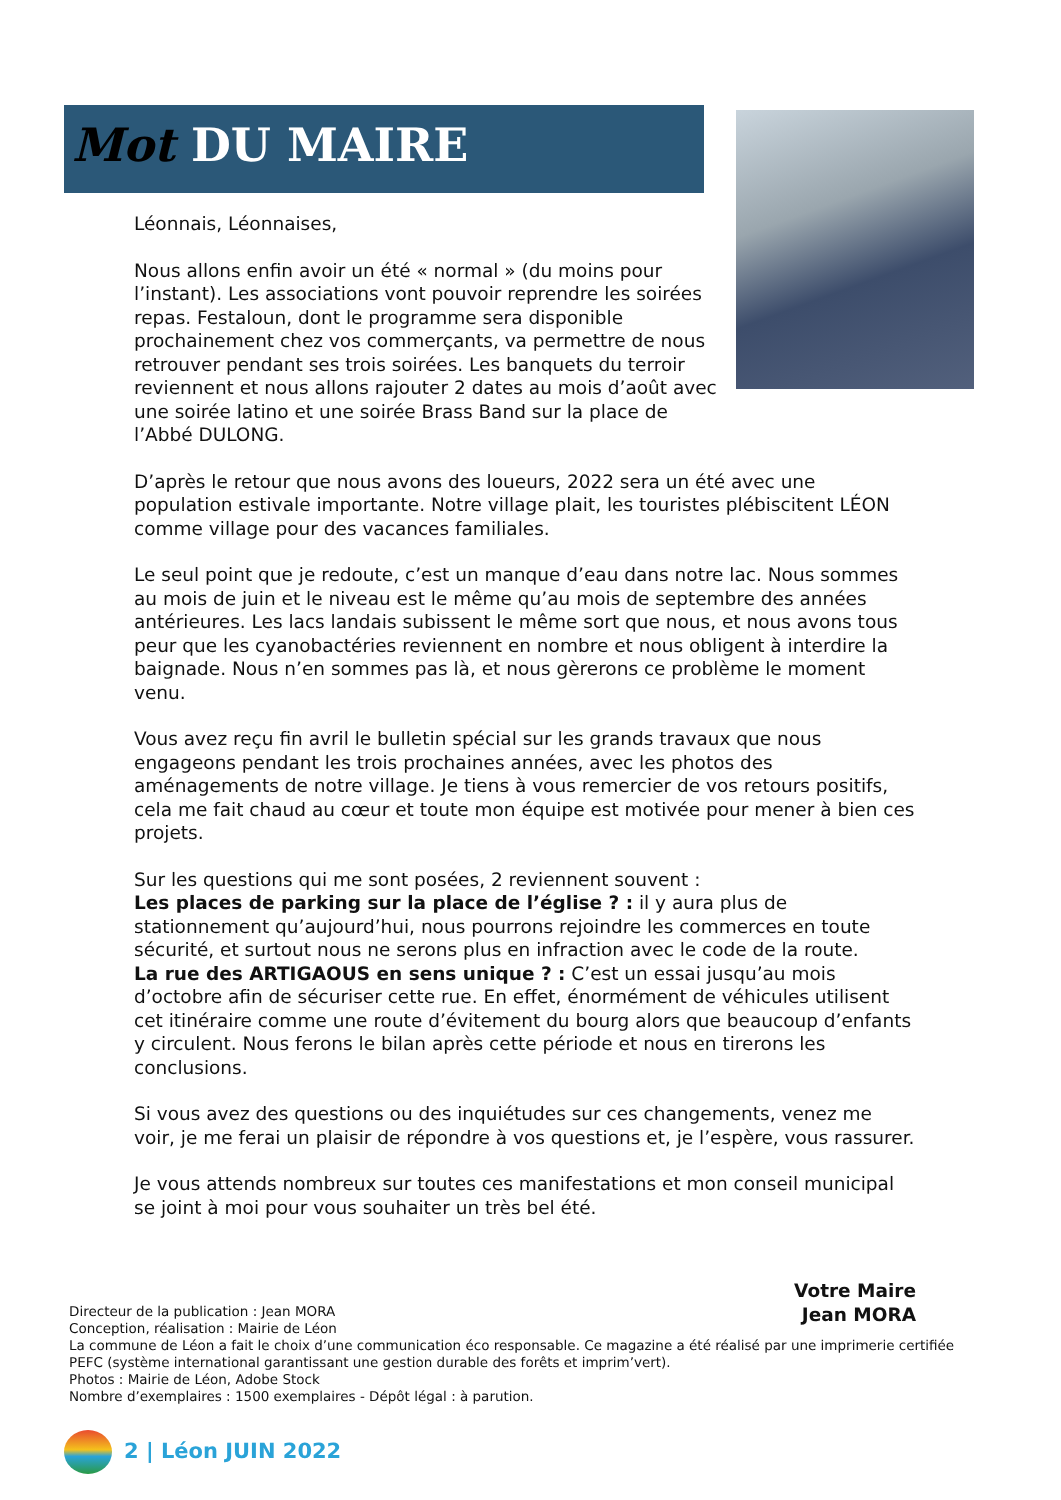Mot DU MAIRE
Léonnais, Léonnaises,
Nous allons enfin avoir un été « normal » (du moins pour l’instant). Les associations vont pouvoir reprendre les soirées repas. Festaloun, dont le programme sera disponible prochainement chez vos commerçants, va permettre de nous retrouver pendant ses trois soirées. Les banquets du terroir reviennent et nous allons rajouter 2 dates au mois d’août avec une soirée latino et une soirée Brass Band sur la place de l’Abbé DULONG.
D’après le retour que nous avons des loueurs, 2022 sera un été avec une population estivale importante. Notre village plait, les touristes plébiscitent LÉON comme village pour des vacances familiales.
Le seul point que je redoute, c’est un manque d’eau dans notre lac. Nous sommes au mois de juin et le niveau est le même qu’au mois de septembre des années antérieures. Les lacs landais subissent le même sort que nous, et nous avons tous peur que les cyanobactéries reviennent en nombre et nous obligent à interdire la baignade. Nous n’en sommes pas là, et nous gèrerons ce problème le moment venu.
Vous avez reçu fin avril le bulletin spécial sur les grands travaux que nous engageons pendant les trois prochaines années, avec les photos des aménagements de notre village. Je tiens à vous remercier de vos retours positifs, cela me fait chaud au cœur et toute mon équipe est motivée pour mener à bien ces projets.
Sur les questions qui me sont posées, 2 reviennent souvent :
Les places de parking sur la place de l’église ? : il y aura plus de stationnement qu’aujourd’hui, nous pourrons rejoindre les commerces en toute sécurité, et surtout nous ne serons plus en infraction avec le code de la route.
La rue des ARTIGAOUS en sens unique ? : C’est un essai jusqu’au mois d’octobre afin de sécuriser cette rue. En effet, énormément de véhicules utilisent cet itinéraire comme une route d’évitement du bourg alors que beaucoup d’enfants y circulent. Nous ferons le bilan après cette période et nous en tirerons les conclusions.
Si vous avez des questions ou des inquiétudes sur ces changements, venez me voir, je me ferai un plaisir de répondre à vos questions et, je l’espère, vous rassurer.
Je vous attends nombreux sur toutes ces manifestations et mon conseil municipal se joint à moi pour vous souhaiter un très bel été.
Votre Maire
Jean MORA
Directeur de la publication : Jean MORA
Conception, réalisation : Mairie de Léon
La commune de Léon a fait le choix d’une communication éco responsable. Ce magazine a été réalisé par une imprimerie certifiée PEFC (système international garantissant une gestion durable des forêts et imprim’vert).
Photos : Mairie de Léon, Adobe Stock
Nombre d’exemplaires : 1500 exemplaires - Dépôt légal : à parution.
2 | Léon JUIN 2022